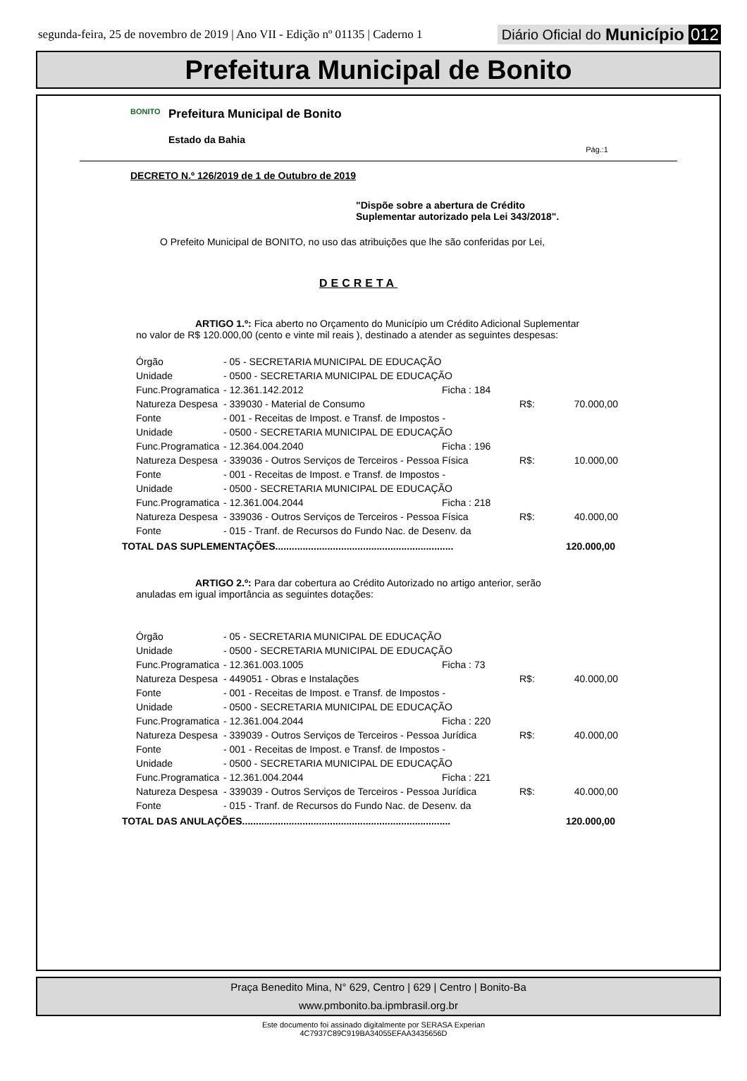segunda-feira, 25 de novembro de 2019 | Ano VII - Edição nº 01135 | Caderno 1 Diário Oficial do Município 012
Prefeitura Municipal de Bonito
BONITO
Prefeitura Municipal de Bonito
Estado da Bahia
Pág.:1
DECRETO N.º 126/2019 de 1 de Outubro de 2019
"Dispõe sobre a abertura de Crédito
Suplementar autorizado pela Lei 343/2018".
O Prefeito Municipal de BONITO, no uso das atribuições que lhe são conferidas por Lei,
DECRETA
ARTIGO 1.º: Fica aberto no Orçamento do Município um Crédito Adicional Suplementar no valor de R$ 120.000,00 (cento e vinte mil reais ), destinado a atender as seguintes despesas:
| Órgão | - 05 - SECRETARIA MUNICIPAL DE EDUCAÇÃO | | |
| Unidade | - 0500 - SECRETARIA MUNICIPAL DE EDUCAÇÃO | | |
| Func.Programatica | - 12.361.142.2012 | Ficha : 184 | |
| Natureza Despesa | - 339030 - Material de Consumo | | R$: 70.000,00 |
| Fonte | - 001 - Receitas de Impost. e Transf. de Impostos - | | |
| Unidade | - 0500 - SECRETARIA MUNICIPAL DE EDUCAÇÃO | | |
| Func.Programatica | - 12.364.004.2040 | Ficha : 196 | |
| Natureza Despesa | - 339036 - Outros Serviços de Terceiros - Pessoa Física | | R$: 10.000,00 |
| Fonte | - 001 - Receitas de Impost. e Transf. de Impostos - | | |
| Unidade | - 0500 - SECRETARIA MUNICIPAL DE EDUCAÇÃO | | |
| Func.Programatica | - 12.361.004.2044 | Ficha : 218 | |
| Natureza Despesa | - 339036 - Outros Serviços de Terceiros - Pessoa Física | | R$: 40.000,00 |
| Fonte | - 015 - Tranf. de Recursos do Fundo Nac. de Desenv. da | | |
TOTAL DAS SUPLEMENTAÇÕES................................................................. 120.000,00
ARTIGO 2.º: Para dar cobertura ao Crédito Autorizado no artigo anterior, serão anuladas em igual importância as seguintes dotações:
| Órgão | - 05 - SECRETARIA MUNICIPAL DE EDUCAÇÃO | | |
| Unidade | - 0500 - SECRETARIA MUNICIPAL DE EDUCAÇÃO | | |
| Func.Programatica | - 12.361.003.1005 | Ficha : 73 | |
| Natureza Despesa | - 449051 - Obras e Instalações | | R$: 40.000,00 |
| Fonte | - 001 - Receitas de Impost. e Transf. de Impostos - | | |
| Unidade | - 0500 - SECRETARIA MUNICIPAL DE EDUCAÇÃO | | |
| Func.Programatica | - 12.361.004.2044 | Ficha : 220 | |
| Natureza Despesa | - 339039 - Outros Serviços de Terceiros - Pessoa Jurídica | | R$: 40.000,00 |
| Fonte | - 001 - Receitas de Impost. e Transf. de Impostos - | | |
| Unidade | - 0500 - SECRETARIA MUNICIPAL DE EDUCAÇÃO | | |
| Func.Programatica | - 12.361.004.2044 | Ficha : 221 | |
| Natureza Despesa | - 339039 - Outros Serviços de Terceiros - Pessoa Jurídica | | R$: 40.000,00 |
| Fonte | - 015 - Tranf. de Recursos do Fundo Nac. de Desenv. da | | |
TOTAL DAS ANULAÇÕES............................................................................ 120.000,00
Praça Benedito Mina, N° 629, Centro | 629 | Centro | Bonito-Ba
www.pmbonito.ba.ipmbrasil.org.br
Este documento foi assinado digitalmente por SERASA Experian
4C7937C89C919BA34055EFAA3435656D